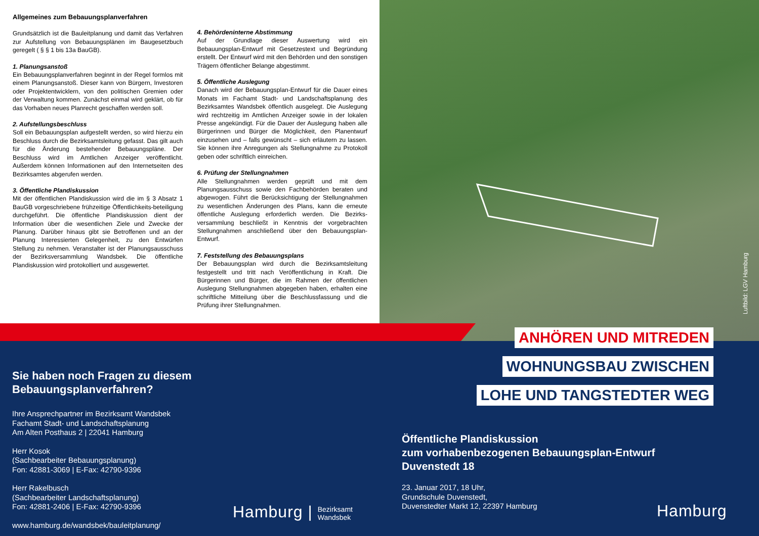Allgemeines zum Bebauungsplanverfahren
Grundsätzlich ist die Bauleitplanung und damit das Verfahren zur Aufstellung von Bebauungsplänen im Baugesetzbuch geregelt ( § § 1 bis 13a BauGB).
1. Planungsanstoß
Ein Bebauungsplanverfahren beginnt in der Regel formlos mit einem Planungsanstoß. Dieser kann von Bürgern, Investoren oder Projektentwicklern, von den politischen Gremien oder der Verwaltung kommen. Zunächst einmal wird geklärt, ob für das Vorhaben neues Planrecht geschaffen werden soll.
2. Aufstellungsbeschluss
Soll ein Bebauungsplan aufgestellt werden, so wird hierzu ein Beschluss durch die Bezirksamtsleitung gefasst. Das gilt auch für die Änderung bestehender Bebauungspläne. Der Beschluss wird im Amtlichen Anzeiger veröffentlicht. Außerdem können Informationen auf den Internetseiten des Bezirksamtes abgerufen werden.
3. Öffentliche Plandiskussion
Mit der öffentlichen Plandiskussion wird die im § 3 Absatz 1 BauGB vorgeschriebene frühzeitige Öffentlichkeits-beteiligung durchgeführt. Die öffentliche Plandiskussion dient der Information über die wesentlichen Ziele und Zwecke der Planung. Darüber hinaus gibt sie Betroffenen und an der Planung Interessierten Gelegenheit, zu den Entwürfen Stellung zu nehmen. Veranstalter ist der Planungsausschuss der Bezirksversammlung Wandsbek. Die öffentliche Plandiskussion wird protokolliert und ausgewertet.
4. Behördeninterne Abstimmung
Auf der Grundlage dieser Auswertung wird ein Bebauungsplan-Entwurf mit Gesetzestext und Begründung erstellt. Der Entwurf wird mit den Behörden und den sonstigen Trägern öffentlicher Belange abgestimmt.
5. Öffentliche Auslegung
Danach wird der Bebauungsplan-Entwurf für die Dauer eines Monats im Fachamt Stadt- und Landschaftsplanung des Bezirksamtes Wandsbek öffentlich ausgelegt. Die Auslegung wird rechtzeitig im Amtlichen Anzeiger sowie in der lokalen Presse angekündigt. Für die Dauer der Auslegung haben alle Bürgerinnen und Bürger die Möglichkeit, den Planentwurf einzusehen und – falls gewünscht – sich erläutern zu lassen. Sie können ihre Anregungen als Stellungnahme zu Protokoll geben oder schriftlich einreichen.
6. Prüfung der Stellungnahmen
Alle Stellungnahmen werden geprüft und mit dem Planungsausschuss sowie den Fachbehörden beraten und abgewogen. Führt die Berücksichtigung der Stellungnahmen zu wesentlichen Änderungen des Plans, kann die erneute öffentliche Auslegung erforderlich werden. Die Bezirks-versammlung beschließt in Kenntnis der vorgebrachten Stellungnahmen anschließend über den Bebauungsplan-Entwurf.
7. Feststellung des Bebauungsplans
Der Bebauungsplan wird durch die Bezirksamtsleitung festgestellt und tritt nach Veröffentlichung in Kraft. Die Bürgerinnen und Bürger, die im Rahmen der öffentlichen Auslegung Stellungnahmen abgegeben haben, erhalten eine schriftliche Mitteilung über die Beschlussfassung und die Prüfung ihrer Stellungnahmen.
Luftbild: LGV Hamburg
Sie haben noch Fragen zu diesem
Bebauungsplanverfahren?
Ihre Ansprechpartner im Bezirksamt Wandsbek
Fachamt Stadt- und Landschaftsplanung
Am Alten Posthaus 2 | 22041 Hamburg
Herr Kosok
(Sachbearbeiter Bebauungsplanung)
Fon: 42881-3069 | E-Fax: 42790-9396
Herr Rakelbusch
(Sachbearbeiter Landschaftsplanung)
Fon: 42881-2406 | E-Fax: 42790-9396
www.hamburg.de/wandsbek/bauleitplanung/
ANHÖREN UND MITREDEN
WOHNUNGSBAU ZWISCHEN
LOHE UND TANGSTEDTER WEG
Öffentliche Plandiskussion
zum vorhabenbezogenen Bebauungsplan-Entwurf
Duvenstedt 18
23. Januar 2017, 18 Uhr,
Grundschule Duvenstedt,
Duvenstedter Markt 12, 22397 Hamburg
Hamburg | Bezirksamt
Wandsbek
Hamburg